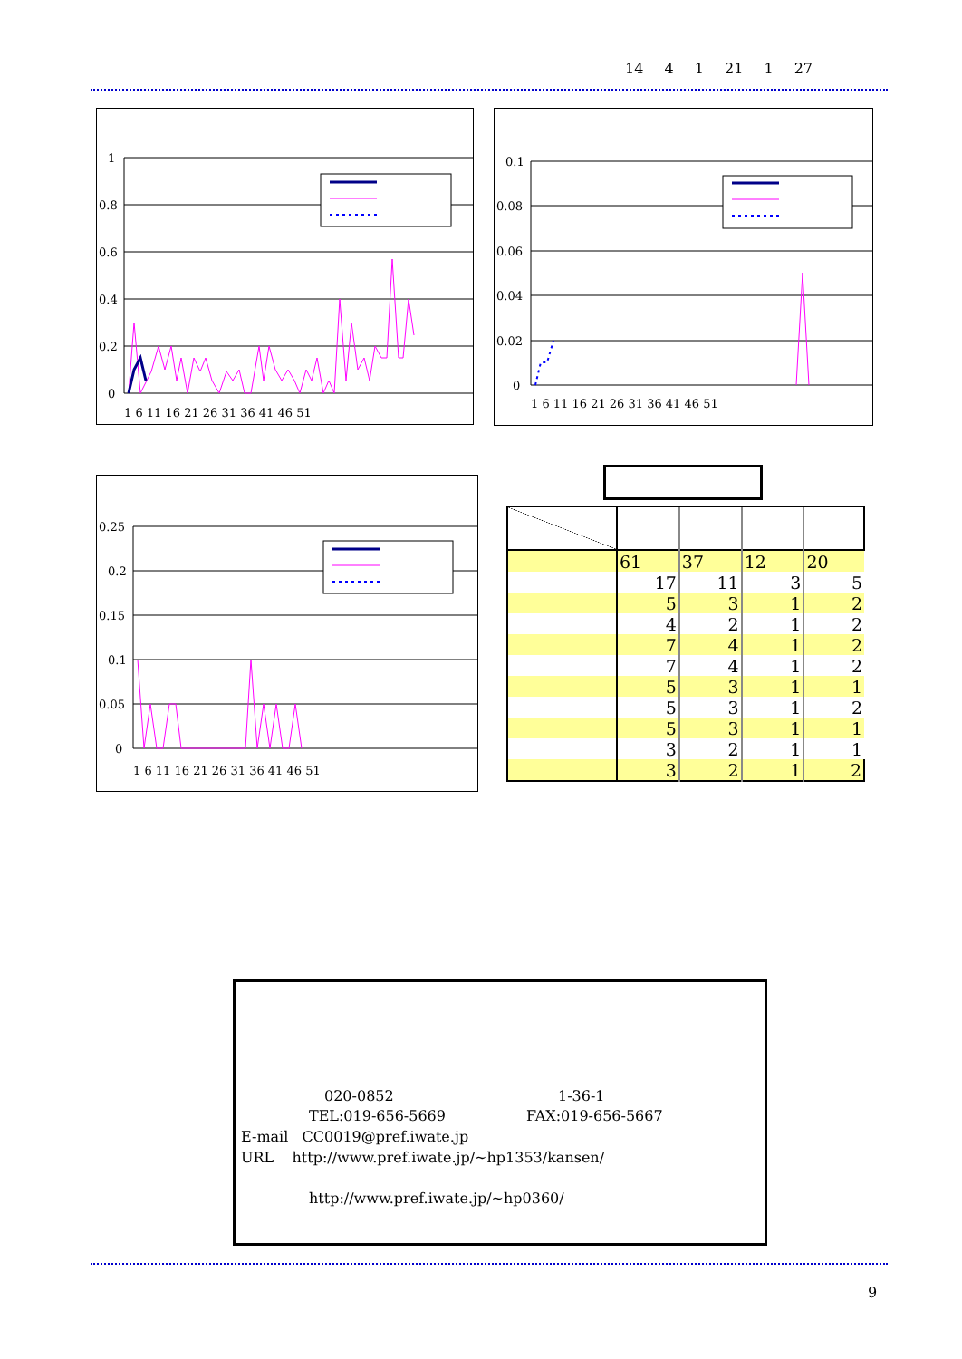14 4 1 21 1 27
1
0.8
0.6
0.4
0.2
0
1 6 11 16 21 26 31 36 41 46 51
0.1
0.08
0.06
0.04
0.02
0
1 6 11 16 21 26 31 36 41 46 51
0.25
0.2
0.15
0.1
0.05
0
1 6 11 16 21 26 31 36 41 46 51
| | 61 | 37 | 12 | 20 |
| | 17 | 11 | 3 | 5 |
| | 5 | 3 | 1 | 2 |
| | 4 | 2 | 1 | 2 |
| | 7 | 4 | 1 | 2 |
| | 7 | 4 | 1 | 2 |
| | 5 | 3 | 1 | 1 |
| | 5 | 3 | 1 | 2 |
| | 5 | 3 | 1 | 1 |
| | 3 | 2 | 1 | 1 |
| | 3 | 2 | 1 | 2 |
020-0852 1-36-1
TEL:019-656-5669 FAX:019-656-5667
E-mail CC0019@pref.iwate.jp
URL http://www.pref.iwate.jp/~hp1353/kansen/
http://www.pref.iwate.jp/~hp0360/
9